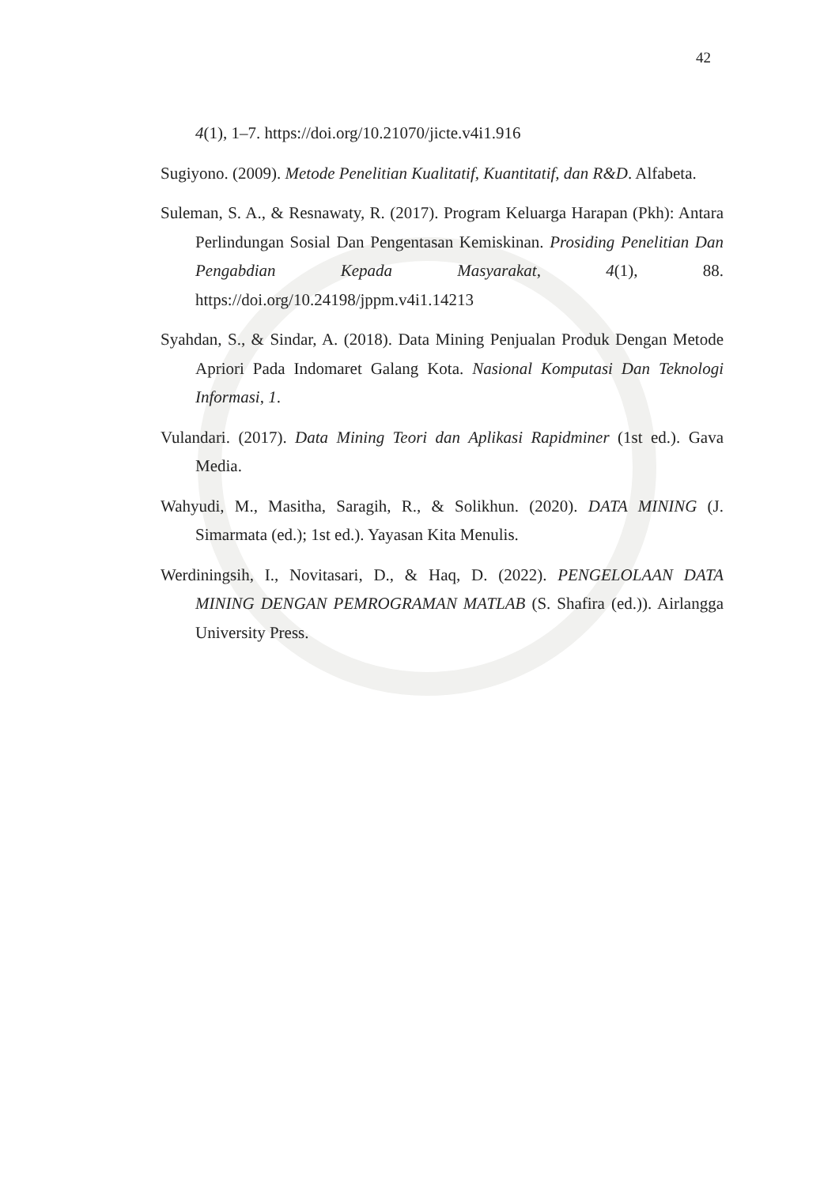42
4(1), 1–7. https://doi.org/10.21070/jicte.v4i1.916
Sugiyono. (2009). Metode Penelitian Kualitatif, Kuantitatif, dan R&D. Alfabeta.
Suleman, S. A., & Resnawaty, R. (2017). Program Keluarga Harapan (Pkh): Antara Perlindungan Sosial Dan Pengentasan Kemiskinan. Prosiding Penelitian Dan Pengabdian Kepada Masyarakat, 4(1), 88. https://doi.org/10.24198/jppm.v4i1.14213
Syahdan, S., & Sindar, A. (2018). Data Mining Penjualan Produk Dengan Metode Apriori Pada Indomaret Galang Kota. Nasional Komputasi Dan Teknologi Informasi, 1.
Vulandari. (2017). Data Mining Teori dan Aplikasi Rapidminer (1st ed.). Gava Media.
Wahyudi, M., Masitha, Saragih, R., & Solikhun. (2020). DATA MINING (J. Simarmata (ed.); 1st ed.). Yayasan Kita Menulis.
Werdiningsih, I., Novitasari, D., & Haq, D. (2022). PENGELOLAAN DATA MINING DENGAN PEMROGRAMAN MATLAB (S. Shafira (ed.)). Airlangga University Press.